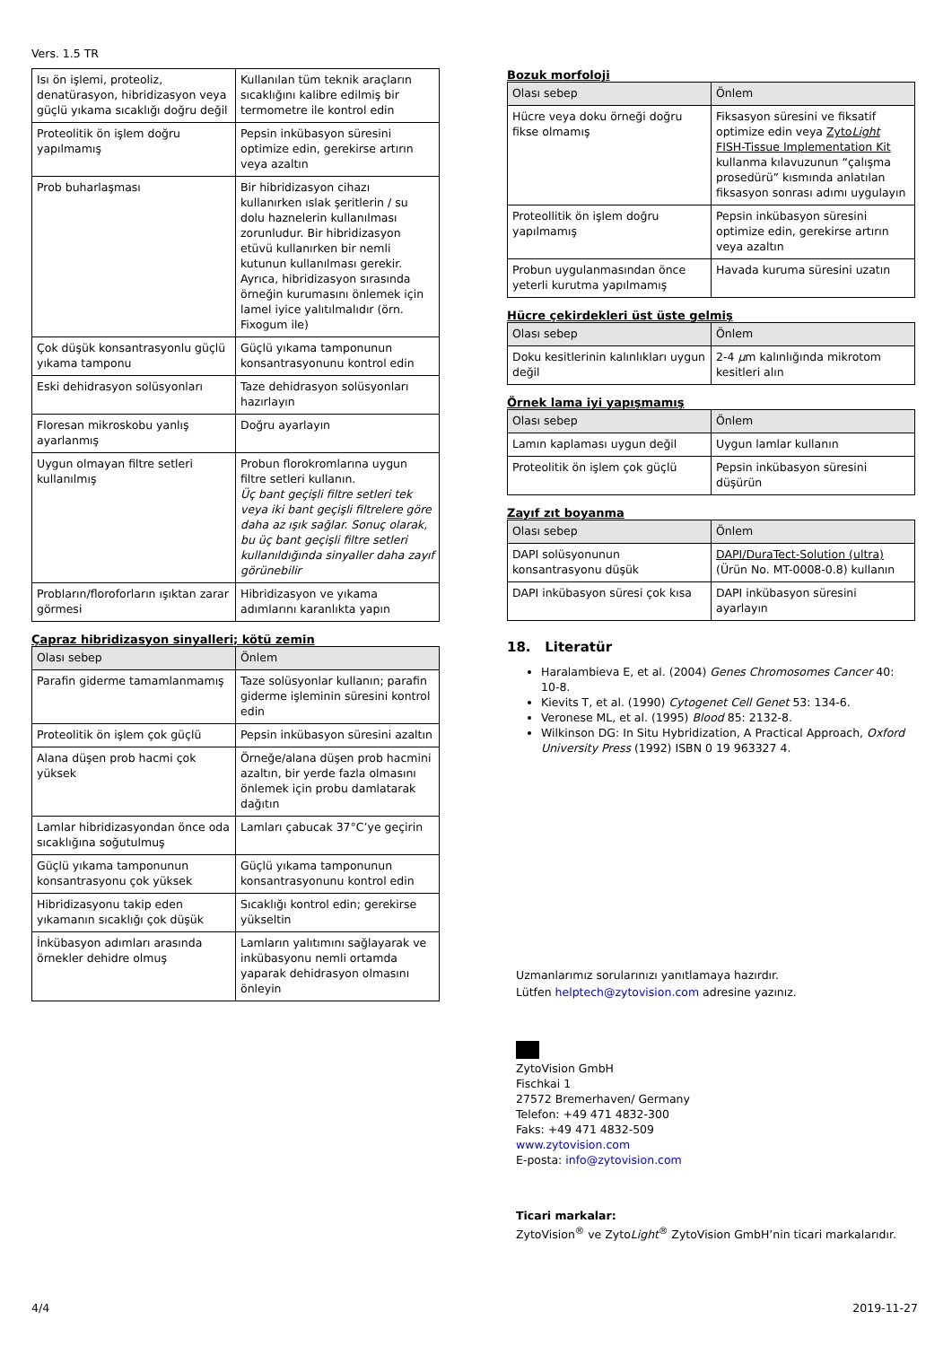Vers. 1.5 TR
| Isı ön işlemi, proteoliz, denatürasyon, hibridizasyon veya güçlü yıkama sıcaklığı doğru değil | Kullanılan tüm teknik araçların sıcaklığını kalibre edilmiş bir termometre ile kontrol edin |
| Proteolitik ön işlem doğru yapılmamış | Pepsin inkübasyon süresini optimize edin, gerekirse artırın veya azaltın |
| Prob buharlaşması | Bir hibridizasyon cihazı kullanırken ıslak şeritlerin / su dolu haznelerin kullanılması zorunludur. Bir hibridizasyon etüvü kullanırken bir nemli kutunun kullanılması gerekir. Ayrıca, hibridizasyon sırasında örneğin kurumasını önlemek için lamel iyice yalıtılmalıdır (örn. Fixogum ile) |
| Çok düşük konsantrasyonlu güçlü yıkama tamponu | Güçlü yıkama tamponunun konsantrasyonunu kontrol edin |
| Eski dehidrasyon solüsyonları | Taze dehidrasyon solüsyonları hazırlayın |
| Floresan mikroskobu yanlış ayarlanmış | Doğru ayarlayın |
| Uygun olmayan filtre setleri kullanılmış | Probun florokromlarına uygun filtre setleri kullanın. Üç bant geçişli filtre setleri tek veya iki bant geçişli filtrelere göre daha az ışık sağlar. Sonuç olarak, bu üç bant geçişli filtre setleri kullanıldığında sinyaller daha zayıf görünebilir |
| Probların/floroforların ışıktan zarar görmesi | Hibridizasyon ve yıkama adımlarını karanlıkta yapın |
Çapraz hibridizasyon sinyalleri; kötü zemin
| Olası sebep | Önlem |
| Parafin giderme tamamlanmamış | Taze solüsyonlar kullanın; parafin giderme işleminin süresini kontrol edin |
| Proteolitik ön işlem çok güçlü | Pepsin inkübasyon süresini azaltın |
| Alana düşen prob hacmi çok yüksek | Örneğe/alana düşen prob hacmini azaltın, bir yerde fazla olmasını önlemek için probu damlatarak dağıtın |
| Lamlar hibridizasyondan önce oda sıcaklığına soğutulmuş | Lamları çabucak 37°C’ye geçirin |
| Güçlü yıkama tamponunun konsantrasyonu çok yüksek | Güçlü yıkama tamponunun konsantrasyonunu kontrol edin |
| Hibridizasyonu takip eden yıkamanın sıcaklığı çok düşük | Sıcaklığı kontrol edin; gerekirse yükseltin |
| İnkübasyon adımları arasında örnekler dehidre olmuş | Lamların yalıtımını sağlayarak ve inkübasyonu nemli ortamda yaparak dehidrasyon olmasını önleyin |
Bozuk morfoloji
| Olası sebep | Önlem |
| Hücre veya doku örneği doğru fikse olmamış | Fiksasyon süresini ve fiksatif optimize edin veya Zyto Light FISH-Tissue Implementation Kit kullanma kılavuzunun “çalışma prosedürü” kısmında anlatılan fiksasyon sonrası adımı uygulayın |
| Proteollitik ön işlem doğru yapılmamış | Pepsin inkübasyon süresini optimize edin, gerekirse artırın veya azaltın |
| Probun uygulanmasından önce yeterli kurutma yapılmamış | Havada kuruma süresini uzatın |
Hücre çekirdekleri üst üste gelmiş
| Olası sebep | Önlem |
| Doku kesitlerinin kalınlıkları uygun değil | 2-4 µ m kalınlığında mikrotom kesitleri alın |
Örnek lama iyi yapışmamış
| Olası sebep | Önlem |
| Lamın kaplaması uygun değil | Uygun lamlar kullanın |
| Proteolitik ön işlem çok güçlü | Pepsin inkübasyon süresini düşürün |
Zayıf zıt boyanma
| Olası sebep | Önlem |
| DAPI solüsyonunun konsantrasyonu düşük | DAPI/DuraTect-Solution (ultra) (Ürün No. MT-0008-0.8) kullanın |
| DAPI inkübasyon süresi çok kısa | DAPI inkübasyon süresini ayarlayın |
18. Literatür
Haralambieva E, et al. (2004) Genes Chromosomes Cancer 40: 10-8.
Kievits T, et al. (1990) Cytogenet Cell Genet 53: 134-6.
Veronese ML, et al. (1995) Blood 85: 2132-8.
Wilkinson DG: In Situ Hybridization, A Practical Approach, Oxford University Press (1992) ISBN 0 19 963327 4.
Uzmanlarımız sorularınızı yanıtlamaya hazırdır.
Lütfen helptech@zytovision.com adresine yazınız.
ZytoVision GmbH
Fischkai 1
27572 Bremerhaven/ Germany
Telefon: +49 471 4832-300
Faks: +49 471 4832-509
www.zytovision.com
E-posta: info@zytovision.com
Ticari markalar:
ZytoVision<sup>®</sup> ve ZytoLight<sup>®</sup> ZytoVision GmbH’nin ticari markalarıdır.
4/4 2019-11-27